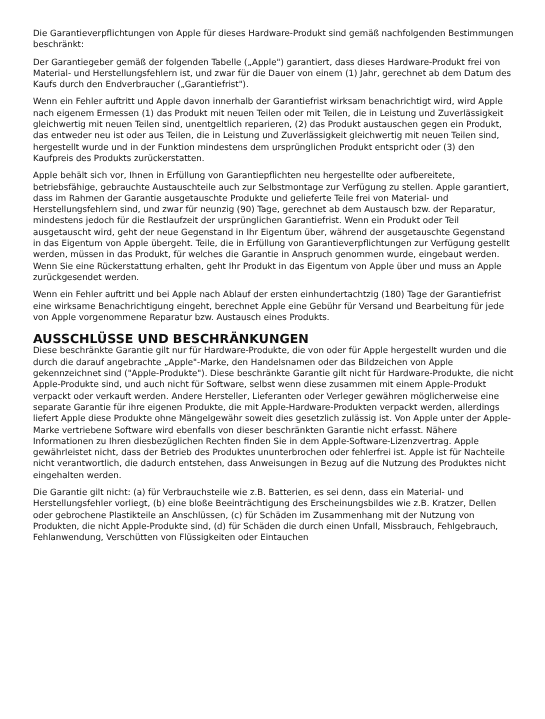Die Garantieverpflichtungen von Apple für dieses Hardware-Produkt sind gemäß nachfolgenden Bestimmungen beschränkt:
Der Garantiegeber gemäß der folgenden Tabelle („Apple") garantiert, dass dieses Hardware-Produkt frei von Material- und Herstellungsfehlern ist, und zwar für die Dauer von einem (1) Jahr, gerechnet ab dem Datum des Kaufs durch den Endverbraucher („Garantiefrist").
Wenn ein Fehler auftritt und Apple davon innerhalb der Garantiefrist wirksam benachrichtigt wird, wird Apple nach eigenem Ermessen (1) das Produkt mit neuen Teilen oder mit Teilen, die in Leistung und Zuverlässigkeit gleichwertig mit neuen Teilen sind, unentgeltlich reparieren, (2) das Produkt austauschen gegen ein Produkt, das entweder neu ist oder aus Teilen, die in Leistung und Zuverlässigkeit gleichwertig mit neuen Teilen sind, hergestellt wurde und in der Funktion mindestens dem ursprünglichen Produkt entspricht oder (3) den Kaufpreis des Produkts zurückerstatten.
Apple behält sich vor, Ihnen in Erfüllung von Garantiepflichten neu hergestellte oder aufbereitete, betriebsfähige, gebrauchte Austauschteile auch zur Selbstmontage zur Verfügung zu stellen. Apple garantiert, dass im Rahmen der Garantie ausgetauschte Produkte und gelieferte Teile frei von Material- und Herstellungsfehlern sind, und zwar für neunzig (90) Tage, gerechnet ab dem Austausch bzw. der Reparatur, mindestens jedoch für die Restlaufzeit der ursprünglichen Garantiefrist. Wenn ein Produkt oder Teil ausgetauscht wird, geht der neue Gegenstand in Ihr Eigentum über, während der ausgetauschte Gegenstand in das Eigentum von Apple übergeht. Teile, die in Erfüllung von Garantieverpflichtungen zur Verfügung gestellt werden, müssen in das Produkt, für welches die Garantie in Anspruch genommen wurde, eingebaut werden. Wenn Sie eine Rückerstattung erhalten, geht Ihr Produkt in das Eigentum von Apple über und muss an Apple zurückgesendet werden.
Wenn ein Fehler auftritt und bei Apple nach Ablauf der ersten einhundertachtzig (180) Tage der Garantiefrist eine wirksame Benachrichtigung eingeht, berechnet Apple eine Gebühr für Versand und Bearbeitung für jede von Apple vorgenommene Reparatur bzw. Austausch eines Produkts.
AUSSCHLÜSSE UND BESCHRÄNKUNGEN
Diese beschränkte Garantie gilt nur für Hardware-Produkte, die von oder für Apple hergestellt wurden und die durch die darauf angebrachte „Apple"-Marke, den Handelsnamen oder das Bildzeichen von Apple gekennzeichnet sind ("Apple-Produkte"). Diese beschränkte Garantie gilt nicht für Hardware-Produkte, die nicht Apple-Produkte sind, und auch nicht für Software, selbst wenn diese zusammen mit einem Apple-Produkt verpackt oder verkauft werden. Andere Hersteller, Lieferanten oder Verleger gewähren möglicherweise eine separate Garantie für ihre eigenen Produkte, die mit Apple-Hardware-Produkten verpackt werden, allerdings liefert Apple diese Produkte ohne Mängelgewähr soweit dies gesetzlich zulässig ist. Von Apple unter der Apple-Marke vertriebene Software wird ebenfalls von dieser beschränkten Garantie nicht erfasst. Nähere Informationen zu Ihren diesbezüglichen Rechten finden Sie in dem Apple-Software-Lizenzvertrag. Apple gewährleistet nicht, dass der Betrieb des Produktes ununterbrochen oder fehlerfrei ist. Apple ist für Nachteile nicht verantwortlich, die dadurch entstehen, dass Anweisungen in Bezug auf die Nutzung des Produktes nicht eingehalten werden.
Die Garantie gilt nicht: (a) für Verbrauchsteile wie z.B. Batterien, es sei denn, dass ein Material- und Herstellungsfehler vorliegt, (b) eine bloße Beeinträchtigung des Erscheinungsbildes wie z.B. Kratzer, Dellen oder gebrochene Plastikteile an Anschlüssen, (c) für Schäden im Zusammenhang mit der Nutzung von Produkten, die nicht Apple-Produkte sind, (d) für Schäden die durch einen Unfall, Missbrauch, Fehlgebrauch, Fehlanwendung, Verschütten von Flüssigkeiten oder Eintauchen